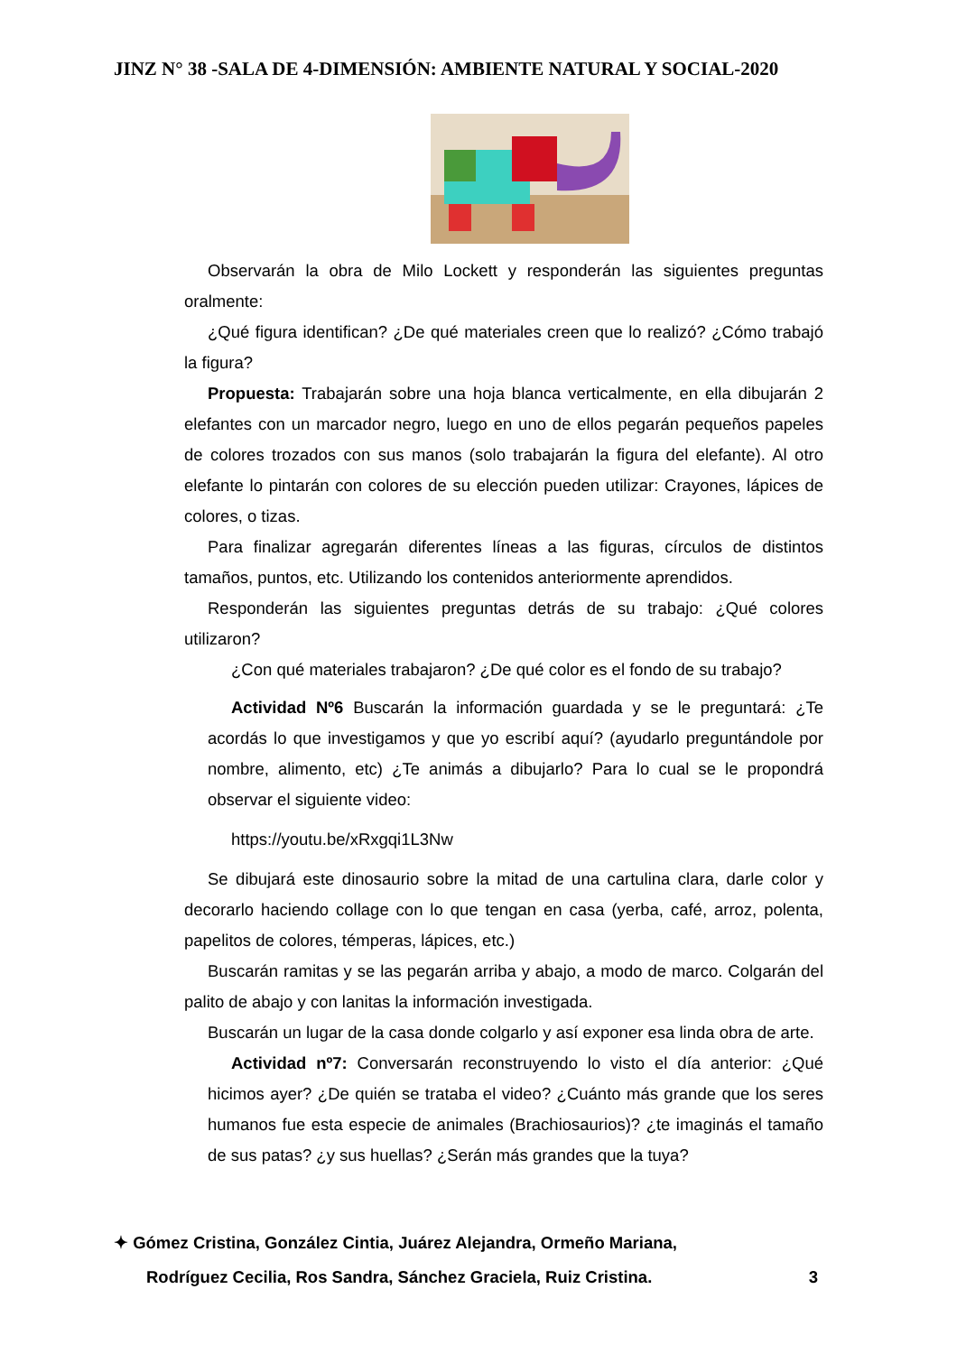JINZ N° 38 -SALA DE 4-DIMENSIÓN: AMBIENTE NATURAL Y SOCIAL-2020
Observarán la obra de Milo Lockett y responderán las siguientes preguntas oralmente:
¿Qué figura identifican? ¿De qué materiales creen que lo realizó? ¿Cómo trabajó la figura?
Propuesta: Trabajarán sobre una hoja blanca verticalmente, en ella dibujarán 2 elefantes con un marcador negro, luego en uno de ellos pegarán pequeños papeles de colores trozados con sus manos (solo trabajarán la figura del elefante). Al otro elefante lo pintarán con colores de su elección pueden utilizar: Crayones, lápices de colores, o tizas.
Para finalizar agregarán diferentes líneas a las figuras, círculos de distintos tamaños, puntos, etc. Utilizando los contenidos anteriormente aprendidos.
Responderán las siguientes preguntas detrás de su trabajo: ¿Qué colores utilizaron?
¿Con qué materiales trabajaron? ¿De qué color es el fondo de su trabajo?
Actividad Nº6 Buscarán la información guardada y se le preguntará: ¿Te acordás lo que investigamos y que yo escribí aquí? (ayudarlo preguntándole por nombre, alimento, etc) ¿Te animás a dibujarlo? Para lo cual se le propondrá observar el siguiente video:
https://youtu.be/xRxgqi1L3Nw
Se dibujará este dinosaurio sobre la mitad de una cartulina clara, darle color y decorarlo haciendo collage con lo que tengan en casa (yerba, café, arroz, polenta, papelitos de colores, témperas, lápices, etc.)
Buscarán ramitas y se las pegarán arriba y abajo, a modo de marco. Colgarán del palito de abajo y con lanitas la información investigada.
Buscarán un lugar de la casa donde colgarlo y así exponer esa linda obra de arte.
Actividad nº7: Conversarán reconstruyendo lo visto el día anterior: ¿Qué hicimos ayer? ¿De quién se trataba el video? ¿Cuánto más grande que los seres humanos fue esta especie de animales (Brachiosaurios)? ¿te imaginás el tamaño de sus patas? ¿y sus huellas? ¿Serán más grandes que la tuya?
✦ Gómez Cristina, González Cintia, Juárez Alejandra, Ormeño Mariana,
Rodríguez Cecilia, Ros Sandra, Sánchez Graciela, Ruiz Cristina. 3